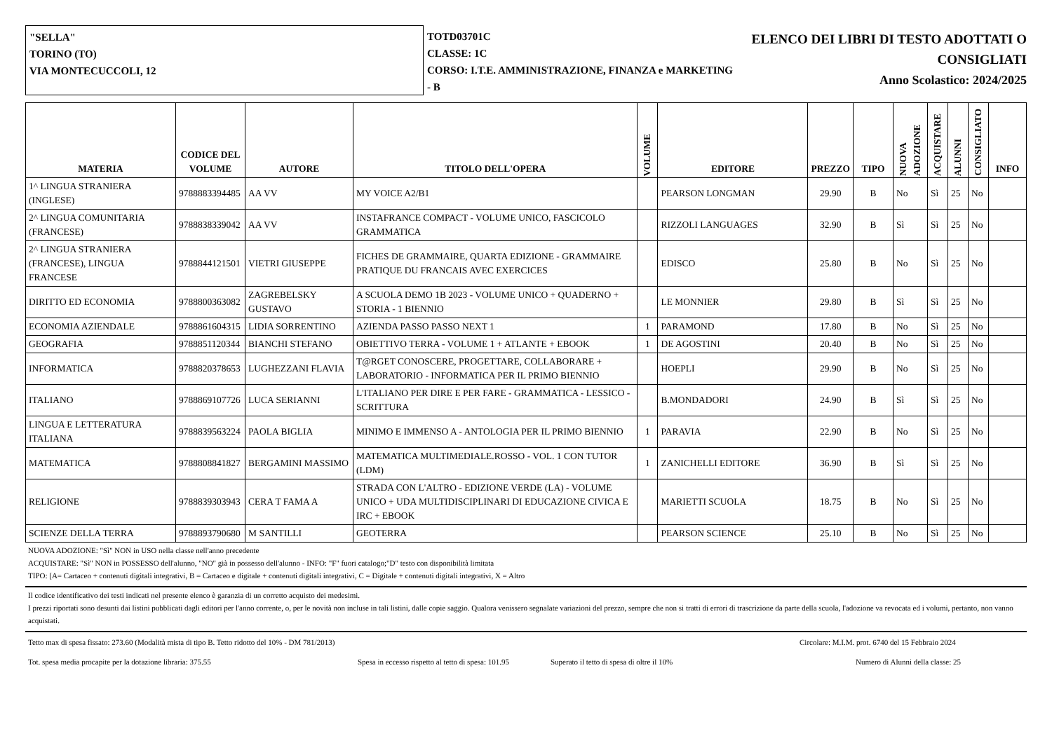"SELLA"
TORINO (TO)
VIA MONTECUCCOLI, 12
TOTD03701C
CLASSE: 1C
CORSO: I.T.E. AMMINISTRAZIONE, FINANZA e MARKETING - B
ELENCO DEI LIBRI DI TESTO ADOTTATI O
CONSIGLIATI
Anno Scolastico: 2024/2025
| MATERIA | CODICE DEL VOLUME | AUTORE | TITOLO DELL'OPERA | VOLUME | EDITORE | PREZZO | TIPO | NUOVA ADOZIONE | ACQUISTARE | ALUNNI | CONSIGLIATO | INFO |
| --- | --- | --- | --- | --- | --- | --- | --- | --- | --- | --- | --- | --- |
| 1^ LINGUA STRANIERA (INGLESE) | 9788883394485 | AA VV | MY VOICE A2/B1 | | PEARSON LONGMAN | 29.90 | B | No | Sì | 25 | No | |
| 2^ LINGUA COMUNITARIA (FRANCESE) | 9788838339042 | AA VV | INSTAFRANCE COMPACT - VOLUME UNICO, FASCICOLO GRAMMATICA | | RIZZOLI LANGUAGES | 32.90 | B | Sì | Sì | 25 | No | |
| 2^ LINGUA STRANIERA (FRANCESE), LINGUA FRANCESE | 9788844121501 | VIETRI GIUSEPPE | FICHES DE GRAMMAIRE, QUARTA EDIZIONE - GRAMMAIRE PRATIQUE DU FRANCAIS AVEC EXERCICES | | EDISCO | 25.80 | B | No | Sì | 25 | No | |
| DIRITTO ED ECONOMIA | 9788800363082 | ZAGREBELSKY GUSTAVO | A SCUOLA DEMO 1B 2023 - VOLUME UNICO + QUADERNO + STORIA - 1 BIENNIO | | LE MONNIER | 29.80 | B | Sì | Sì | 25 | No | |
| ECONOMIA AZIENDALE | 9788861604315 | LIDIA SORRENTINO | AZIENDA PASSO PASSO NEXT 1 | 1 | PARAMOND | 17.80 | B | No | Sì | 25 | No | |
| GEOGRAFIA | 9788851120344 | BIANCHI STEFANO | OBIETTIVO TERRA - VOLUME 1 + ATLANTE + EBOOK | 1 | DE AGOSTINI | 20.40 | B | No | Sì | 25 | No | |
| INFORMATICA | 9788820378653 | LUGHEZZANI FLAVIA | T@RGET CONOSCERE, PROGETTARE, COLLABORARE + LABORATORIO - INFORMATICA PER IL PRIMO BIENNIO | | HOEPLI | 29.90 | B | No | Sì | 25 | No | |
| ITALIANO | 9788869107726 | LUCA SERIANNI | L'ITALIANO PER DIRE E PER FARE - GRAMMATICA - LESSICO - SCRITTURA | | B.MONDADORI | 24.90 | B | Sì | Sì | 25 | No | |
| LINGUA E LETTERATURA ITALIANA | 9788839563224 | PAOLA BIGLIA | MINIMO E IMMENSO A - ANTOLOGIA PER IL PRIMO BIENNIO | 1 | PARAVIA | 22.90 | B | No | Sì | 25 | No | |
| MATEMATICA | 9788808841827 | BERGAMINI MASSIMO | MATEMATICA MULTIMEDIALE.ROSSO - VOL. 1 CON TUTOR (LDM) | 1 | ZANICHELLI EDITORE | 36.90 | B | Sì | Sì | 25 | No | |
| RELIGIONE | 9788839303943 | CERA T FAMA A | STRADA CON L'ALTRO - EDIZIONE VERDE (LA) - VOLUME UNICO + UDA MULTIDISCIPLINARI DI EDUCAZIONE CIVICA E IRC + EBOOK | | MARIETTI SCUOLA | 18.75 | B | No | Sì | 25 | No | |
| SCIENZE DELLA TERRA | 9788893790680 | M SANTILLI | GEOTERRA | | PEARSON SCIENCE | 25.10 | B | No | Sì | 25 | No | |
NUOVA ADOZIONE: "Sì" NON in USO nella classe nell'anno precedente
ACQUISTARE: "Sì" NON in POSSESSO dell'alunno, "NO" già in possesso dell'alunno - INFO: "F" fuori catalogo;"D" testo con disponibilità limitata
TIPO: [A= Cartaceo + contenuti digitali integrativi, B = Cartaceo e digitale + contenuti digitali integrativi, C = Digitale + contenuti digitali integrativi, X = Altro
Il codice identificativo dei testi indicati nel presente elenco è garanzia di un corretto acquisto dei medesimi.
I prezzi riportati sono desunti dai listini pubblicati dagli editori per l'anno corrente, o, per le novità non incluse in tali listini, dalle copie saggio. Qualora venissero segnalate variazioni del prezzo, sempre che non si tratti di errori di trascrizione da parte della scuola, l'adozione va revocata ed i volumi, pertanto, non vanno acquistati.
Tetto max di spesa fissato: 273.60 (Modalità mista di tipo B. Tetto ridotto del 10% - DM 781/2013) Circolare: M.I.M. prot. 6740 del 15 Febbraio 2024
Tot. spesa media procapite per la dotazione libraria: 375.55 Spesa in eccesso rispetto al tetto di spesa: 101.95 Superato il tetto di spesa di oltre il 10% Numero di Alunni della classe: 25